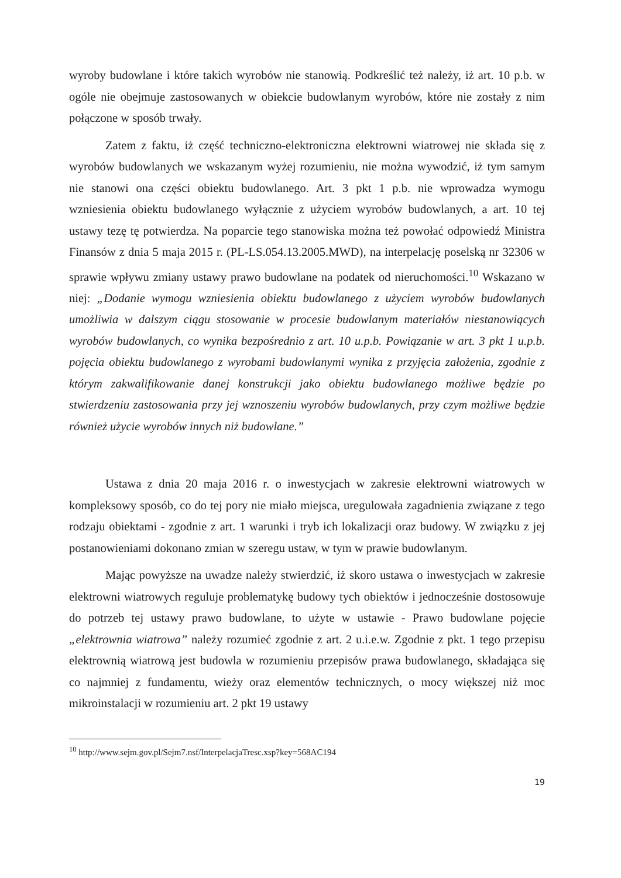wyroby budowlane i które takich wyrobów nie stanowią. Podkreślić też należy, iż art. 10 p.b. w ogóle nie obejmuje zastosowanych w obiekcie budowlanym wyrobów, które nie zostały z nim połączone w sposób trwały.
Zatem z faktu, iż część techniczno-elektroniczna elektrowni wiatrowej nie składa się z wyrobów budowlanych we wskazanym wyżej rozumieniu, nie można wywodzić, iż tym samym nie stanowi ona części obiektu budowlanego. Art. 3 pkt 1 p.b. nie wprowadza wymogu wzniesienia obiektu budowlanego wyłącznie z użyciem wyrobów budowlanych, a art. 10 tej ustawy tezę tę potwierdza. Na poparcie tego stanowiska można też powołać odpowiedź Ministra Finansów z dnia 5 maja 2015 r. (PL-LS.054.13.2005.MWD), na interpelację poselską nr 32306 w sprawie wpływu zmiany ustawy prawo budowlane na podatek od nieruchomości.<sup>10</sup> Wskazano w niej: „Dodanie wymogu wzniesienia obiektu budowlanego z użyciem wyrobów budowlanych umożliwia w dalszym ciągu stosowanie w procesie budowlanym materiałów niestanowiących wyrobów budowlanych, co wynika bezpośrednio z art. 10 u.p.b. Powiązanie w art. 3 pkt 1 u.p.b. pojęcia obiektu budowlanego z wyrobami budowlanymi wynika z przyjęcia założenia, zgodnie z którym zakwalifikowanie danej konstrukcji jako obiektu budowlanego możliwe będzie po stwierdzeniu zastosowania przy jej wznoszeniu wyrobów budowlanych, przy czym możliwe będzie również użycie wyrobów innych niż budowlane.”
Ustawa z dnia 20 maja 2016 r. o inwestycjach w zakresie elektrowni wiatrowych w kompleksowy sposób, co do tej pory nie miało miejsca, uregulowała zagadnienia związane z tego rodzaju obiektami - zgodnie z art. 1 warunki i tryb ich lokalizacji oraz budowy. W związku z jej postanowieniami dokonano zmian w szeregu ustaw, w tym w prawie budowlanym.
Mając powyższe na uwadze należy stwierdzić, iż skoro ustawa o inwestycjach w zakresie elektrowni wiatrowych reguluje problematykę budowy tych obiektów i jednocześnie dostosowuje do potrzeb tej ustawy prawo budowlane, to użyte w ustawie - Prawo budowlane pojęcie „elektrownia wiatrowa” należy rozumieć zgodnie z art. 2 u.i.e.w. Zgodnie z pkt. 1 tego przepisu elektrownią wiatrową jest budowla w rozumieniu przepisów prawa budowlanego, składająca się co najmniej z fundamentu, wieży oraz elementów technicznych, o mocy większej niż moc mikroinstalacji w rozumieniu art. 2 pkt 19 ustawy
<sup>10</sup> http://www.sejm.gov.pl/Sejm7.nsf/InterpelacjaTresc.xsp?key=568AC194
19